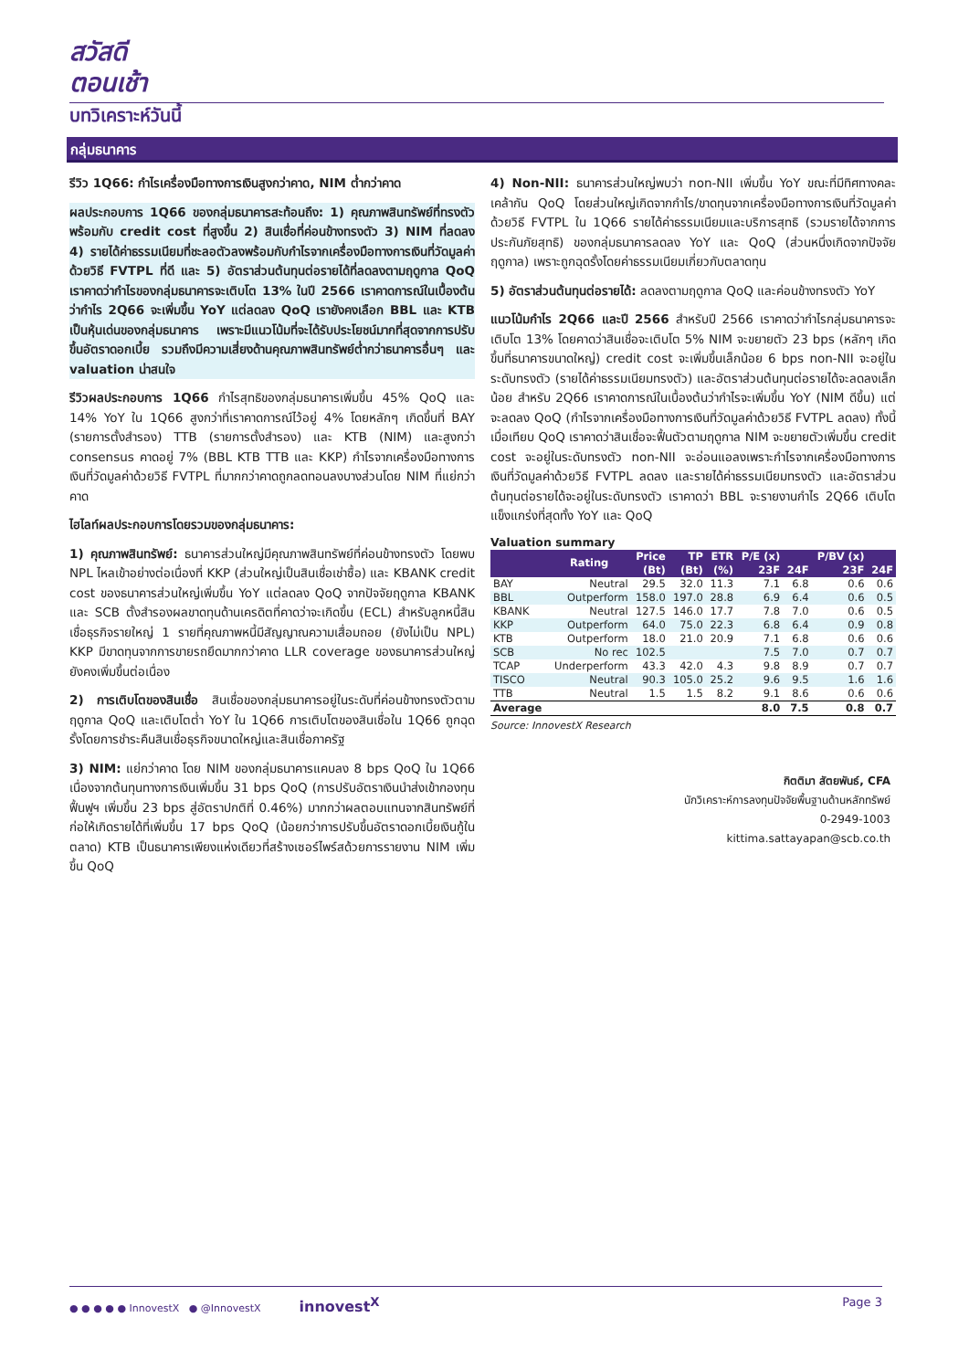สวัสดี
ตอนเช้า
บทวิเคราะห์วันนี้
กลุ่มธนาคาร
รีวิว 1Q66: กำไรเครื่องมือทางการเงินสูงกว่าคาด, NIM ต่ำกว่าคาด
ผลประกอบการ 1Q66 ของกลุ่มธนาคารสะท้อนถึง: 1) คุณภาพสินทรัพย์ที่ทรงตัว พร้อมกับ credit cost ที่สูงขึ้น 2) สินเชื่อที่ค่อนข้างทรงตัว 3) NIM ที่ลดลง 4) รายได้ค่าธรรมเนียมที่ชะลอตัวลงพร้อมกับกำไรจากเครื่องมือทางการเงินที่วัดมูลค่าด้วยวิธี FVTPL ที่ดี และ 5) อัตราส่วนต้นทุนต่อรายได้ที่ลดลงตามฤดูกาล QoQ เราคาดว่ากำไรของกลุ่มธนาคารจะเติบโต 13% ในปี 2566 เราคาดการณ์ในเบื้องต้นว่ากำไร 2Q66 จะเพิ่มขึ้น YoY แต่ลดลง QoQ เรายังคงเลือก BBL และ KTB เป็นหุ้นเด่นของกลุ่มธนาคาร เพราะมีแนวโน้มที่จะได้รับประโยชน์มากที่สุดจากการปรับขึ้นอัตราดอกเบี้ย รวมถึงมีความเสี่ยงด้านคุณภาพสินทรัพย์ต่ำกว่าธนาคารอื่นๆ และ valuation น่าสนใจ
รีวิวผลประกอบการ 1Q66 กำไรสุทธิของกลุ่มธนาคารเพิ่มขึ้น 45% QoQ และ 14% YoY ใน 1Q66 สูงกว่าที่เราคาดการณ์ไว้อยู่ 4% โดยหลักๆ เกิดขึ้นที่ BAY (รายการตั้งสำรอง) TTB (รายการตั้งสำรอง) และ KTB (NIM) และสูงกว่า consensus คาดอยู่ 7% (BBL KTB TTB และ KKP) กำไรจากเครื่องมือทางการเงินที่วัดมูลค่าด้วยวิธี FVTPL ที่มากกว่าคาดถูกลดทอนลงบางส่วนโดย NIM ที่แย่กว่าคาด
ไฮไลท์ผลประกอบการโดยรวมของกลุ่มธนาคาร:
1) คุณภาพสินทรัพย์: ธนาคารส่วนใหญ่มีคุณภาพสินทรัพย์ที่ค่อนข้างทรงตัว โดยพบ NPL ไหลเข้าอย่างต่อเนื่องที่ KKP (ส่วนใหญ่เป็นสินเชื่อเช่าซื้อ) และ KBANK credit cost ของธนาคารส่วนใหญ่เพิ่มขึ้น YoY แต่ลดลง QoQ จากปัจจัยฤดูกาล KBANK และ SCB ตั้งสำรองผลขาดทุนด้านเครดิตที่คาดว่าจะเกิดขึ้น (ECL) สำหรับลูกหนี้สินเชื่อธุรกิจรายใหญ่ 1 รายที่คุณภาพหนี้มีสัญญาณความเสื่อมถอย (ยังไม่เป็น NPL) KKP มีขาดทุนจากการขายรถยึดมากกว่าคาด LLR coverage ของธนาคารส่วนใหญ่ยังคงเพิ่มขึ้นต่อเนื่อง
2) การเติบโตของสินเชื่อ สินเชื่อของกลุ่มธนาคารอยู่ในระดับที่ค่อนข้างทรงตัวตามฤดูกาล QoQ และเติบโตต่ำ YoY ใน 1Q66 การเติบโตของสินเชื่อใน 1Q66 ถูกฉุดรั้งโดยการชำระคืนสินเชื่อธุรกิจขนาดใหญ่และสินเชื่อภาครัฐ
3) NIM: แย่กว่าคาด โดย NIM ของกลุ่มธนาคารแคบลง 8 bps QoQ ใน 1Q66 เนื่องจากต้นทุนทางการเงินเพิ่มขึ้น 31 bps QoQ (การปรับอัตราเงินนำส่งเข้ากองทุนฟื้นฟูฯ เพิ่มขึ้น 23 bps สู่อัตราปกติที่ 0.46%) มากกว่าผลตอบแทนจากสินทรัพย์ที่ก่อให้เกิดรายได้ที่เพิ่มขึ้น 17 bps QoQ (น้อยกว่าการปรับขึ้นอัตราดอกเบี้ยเงินกู้ในตลาด) KTB เป็นธนาคารเพียงแห่งเดียวที่สร้างเซอร์ไพร์สด้วยการรายงาน NIM เพิ่มขึ้น QoQ
4) Non-NII: ธนาคารส่วนใหญ่พบว่า non-NII เพิ่มขึ้น YoY ขณะที่มีทิศทางคละเคล้ากัน QoQ โดยส่วนใหญ่เกิดจากกำไร/ขาดทุนจากเครื่องมือทางการเงินที่วัดมูลค่าด้วยวิธี FVTPL ใน 1Q66 รายได้ค่าธรรมเนียมและบริการสุทธิ (รวมรายได้จากการประกันภัยสุทธิ) ของกลุ่มธนาคารลดลง YoY และ QoQ (ส่วนหนึ่งเกิดจากปัจจัยฤดูกาล) เพราะถูกฉุดรั้งโดยค่าธรรมเนียมเกี่ยวกับตลาดทุน
5) อัตราส่วนต้นทุนต่อรายได้: ลดลงตามฤดูกาล QoQ และค่อนข้างทรงตัว YoY
แนวโน้มกำไร 2Q66 และปี 2566 สำหรับปี 2566 เราคาดว่ากำไรกลุ่มธนาคารจะเติบโต 13% โดยคาดว่าสินเชื่อจะเติบโต 5% NIM จะขยายตัว 23 bps (หลักๆ เกิดขึ้นที่ธนาคารขนาดใหญ่) credit cost จะเพิ่มขึ้นเล็กน้อย 6 bps non-NII จะอยู่ในระดับทรงตัว (รายได้ค่าธรรมเนียมทรงตัว) และอัตราส่วนต้นทุนต่อรายได้จะลดลงเล็กน้อย สำหรับ 2Q66 เราคาดการณ์ในเบื้องต้นว่ากำไรจะเพิ่มขึ้น YoY (NIM ดีขึ้น) แต่จะลดลง QoQ (กำไรจากเครื่องมือทางการเงินที่วัดมูลค่าด้วยวิธี FVTPL ลดลง) ทั้งนี้เมื่อเทียบ QoQ เราคาดว่าสินเชื่อจะฟื้นตัวตามฤดูกาล NIM จะขยายตัวเพิ่มขึ้น credit cost จะอยู่ในระดับทรงตัว non-NII จะอ่อนแอลงเพราะกำไรจากเครื่องมือทางการเงินที่วัดมูลค่าด้วยวิธี FVTPL ลดลง และรายได้ค่าธรรมเนียมทรงตัว และอัตราส่วนต้นทุนต่อรายได้จะอยู่ในระดับทรงตัว เราคาดว่า BBL จะรายงานกำไร 2Q66 เติบโตแข็งแกร่งที่สุดทั้ง YoY และ QoQ
Valuation summary
| | Rating | Price (Bt) | TP (Bt) | ETR (%) | P/E (x) 23F | 24F | P/BV (x) 23F | 24F |
| --- | --- | --- | --- | --- | --- | --- | --- | --- |
| BAY | Neutral | 29.5 | 32.0 | 11.3 | 7.1 | 6.8 | 0.6 | 0.6 |
| BBL | Outperform | 158.0 | 197.0 | 28.8 | 6.9 | 6.4 | 0.6 | 0.5 |
| KBANK | Neutral | 127.5 | 146.0 | 17.7 | 7.8 | 7.0 | 0.6 | 0.5 |
| KKP | Outperform | 64.0 | 75.0 | 22.3 | 6.8 | 6.4 | 0.9 | 0.8 |
| KTB | Outperform | 18.0 | 21.0 | 20.9 | 7.1 | 6.8 | 0.6 | 0.6 |
| SCB | No rec | 102.5 | | | 7.5 | 7.0 | 0.7 | 0.7 |
| TCAP | Underperform | 43.3 | 42.0 | 4.3 | 9.8 | 8.9 | 0.7 | 0.7 |
| TISCO | Neutral | 90.3 | 105.0 | 25.2 | 9.6 | 9.5 | 1.6 | 1.6 |
| TTB | Neutral | 1.5 | 1.5 | 8.2 | 9.1 | 8.6 | 0.6 | 0.6 |
| Average | | | | | 8.0 | 7.5 | 0.8 | 0.7 |
Source: InnovestX Research
กิตติมา สัตยพันธ์, CFA
นักวิเคราะห์การลงทุนปัจจัยพื้นฐานด้านหลักทรัพย์
0-2949-1003
kittima.sattayapan@scb.co.th
● ● ● ● ● InnovestX ● @InnovestX innovest<sup>X</sup> Page 3